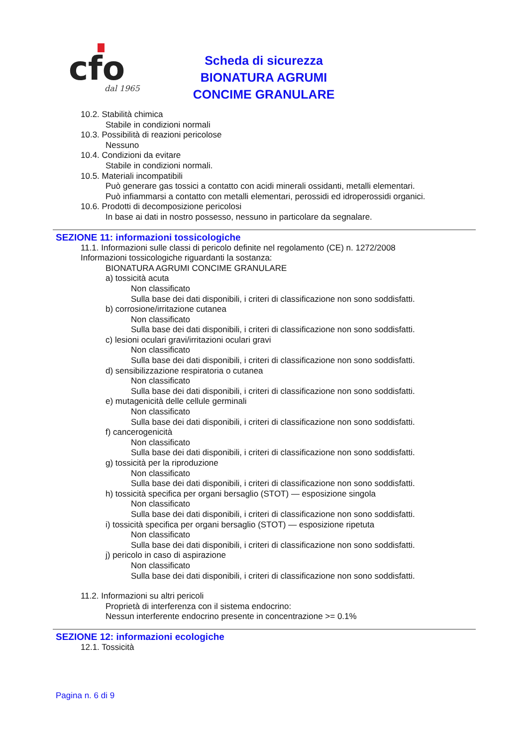cfo
dal 1965
Scheda di sicurezza
BIONATURA AGRUMI
CONCIME GRANULARE
10.2. Stabilità chimica
Stabile in condizioni normali
10.3. Possibilità di reazioni pericolose
Nessuno
10.4. Condizioni da evitare
Stabile in condizioni normali.
10.5. Materiali incompatibili
Può generare gas tossici a contatto con acidi minerali ossidanti, metalli elementari.
Può infiammarsi a contatto con metalli elementari, perossidi ed idroperossidi organici.
10.6. Prodotti di decomposizione pericolosi
In base ai dati in nostro possesso, nessuno in particolare da segnalare.
SEZIONE 11: informazioni tossicologiche
11.1. Informazioni sulle classi di pericolo definite nel regolamento (CE) n. 1272/2008
Informazioni tossicologiche riguardanti la sostanza:
BIONATURA AGRUMI CONCIME GRANULARE
a) tossicità acuta
Non classificato
Sulla base dei dati disponibili, i criteri di classificazione non sono soddisfatti.
b) corrosione/irritazione cutanea
Non classificato
Sulla base dei dati disponibili, i criteri di classificazione non sono soddisfatti.
c) lesioni oculari gravi/irritazioni oculari gravi
Non classificato
Sulla base dei dati disponibili, i criteri di classificazione non sono soddisfatti.
d) sensibilizzazione respiratoria o cutanea
Non classificato
Sulla base dei dati disponibili, i criteri di classificazione non sono soddisfatti.
e) mutagenicità delle cellule germinali
Non classificato
Sulla base dei dati disponibili, i criteri di classificazione non sono soddisfatti.
f) cancerogenicità
Non classificato
Sulla base dei dati disponibili, i criteri di classificazione non sono soddisfatti.
g) tossicità per la riproduzione
Non classificato
Sulla base dei dati disponibili, i criteri di classificazione non sono soddisfatti.
h) tossicità specifica per organi bersaglio (STOT) — esposizione singola
Non classificato
Sulla base dei dati disponibili, i criteri di classificazione non sono soddisfatti.
i) tossicità specifica per organi bersaglio (STOT) — esposizione ripetuta
Non classificato
Sulla base dei dati disponibili, i criteri di classificazione non sono soddisfatti.
j) pericolo in caso di aspirazione
Non classificato
Sulla base dei dati disponibili, i criteri di classificazione non sono soddisfatti.
11.2. Informazioni su altri pericoli
Proprietà di interferenza con il sistema endocrino:
Nessun interferente endocrino presente in concentrazione >= 0.1%
SEZIONE 12: informazioni ecologiche
12.1. Tossicità
Pagina n. 6 di 9